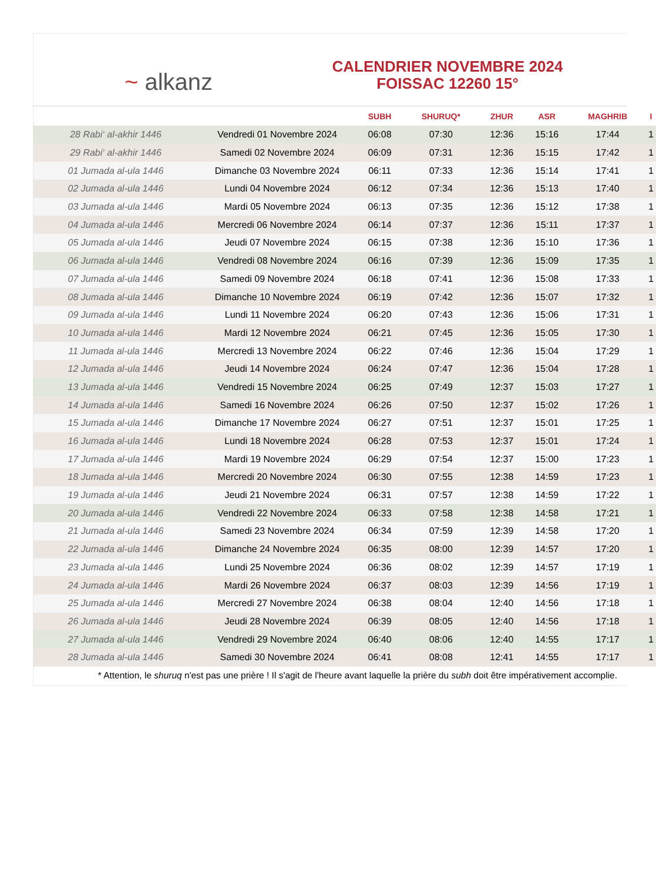~ alkanz
CALENDRIER NOVEMBRE 2024
FOISSAC 12260 15°
| | | SUBH | SHURUQ* | ZHUR | ASR | MAGHRIB | I |
| --- | --- | --- | --- | --- | --- | --- | --- |
| 28 Rabi‘ al-akhir 1446 | Vendredi 01 Novembre 2024 | 06:08 | 07:30 | 12:36 | 15:16 | 17:44 | 1 |
| 29 Rabi‘ al-akhir 1446 | Samedi 02 Novembre 2024 | 06:09 | 07:31 | 12:36 | 15:15 | 17:42 | 1 |
| 01 Jumada al-ula 1446 | Dimanche 03 Novembre 2024 | 06:11 | 07:33 | 12:36 | 15:14 | 17:41 | 1 |
| 02 Jumada al-ula 1446 | Lundi 04 Novembre 2024 | 06:12 | 07:34 | 12:36 | 15:13 | 17:40 | 1 |
| 03 Jumada al-ula 1446 | Mardi 05 Novembre 2024 | 06:13 | 07:35 | 12:36 | 15:12 | 17:38 | 1 |
| 04 Jumada al-ula 1446 | Mercredi 06 Novembre 2024 | 06:14 | 07:37 | 12:36 | 15:11 | 17:37 | 1 |
| 05 Jumada al-ula 1446 | Jeudi 07 Novembre 2024 | 06:15 | 07:38 | 12:36 | 15:10 | 17:36 | 1 |
| 06 Jumada al-ula 1446 | Vendredi 08 Novembre 2024 | 06:16 | 07:39 | 12:36 | 15:09 | 17:35 | 1 |
| 07 Jumada al-ula 1446 | Samedi 09 Novembre 2024 | 06:18 | 07:41 | 12:36 | 15:08 | 17:33 | 1 |
| 08 Jumada al-ula 1446 | Dimanche 10 Novembre 2024 | 06:19 | 07:42 | 12:36 | 15:07 | 17:32 | 1 |
| 09 Jumada al-ula 1446 | Lundi 11 Novembre 2024 | 06:20 | 07:43 | 12:36 | 15:06 | 17:31 | 1 |
| 10 Jumada al-ula 1446 | Mardi 12 Novembre 2024 | 06:21 | 07:45 | 12:36 | 15:05 | 17:30 | 1 |
| 11 Jumada al-ula 1446 | Mercredi 13 Novembre 2024 | 06:22 | 07:46 | 12:36 | 15:04 | 17:29 | 1 |
| 12 Jumada al-ula 1446 | Jeudi 14 Novembre 2024 | 06:24 | 07:47 | 12:36 | 15:04 | 17:28 | 1 |
| 13 Jumada al-ula 1446 | Vendredi 15 Novembre 2024 | 06:25 | 07:49 | 12:37 | 15:03 | 17:27 | 1 |
| 14 Jumada al-ula 1446 | Samedi 16 Novembre 2024 | 06:26 | 07:50 | 12:37 | 15:02 | 17:26 | 1 |
| 15 Jumada al-ula 1446 | Dimanche 17 Novembre 2024 | 06:27 | 07:51 | 12:37 | 15:01 | 17:25 | 1 |
| 16 Jumada al-ula 1446 | Lundi 18 Novembre 2024 | 06:28 | 07:53 | 12:37 | 15:01 | 17:24 | 1 |
| 17 Jumada al-ula 1446 | Mardi 19 Novembre 2024 | 06:29 | 07:54 | 12:37 | 15:00 | 17:23 | 1 |
| 18 Jumada al-ula 1446 | Mercredi 20 Novembre 2024 | 06:30 | 07:55 | 12:38 | 14:59 | 17:23 | 1 |
| 19 Jumada al-ula 1446 | Jeudi 21 Novembre 2024 | 06:31 | 07:57 | 12:38 | 14:59 | 17:22 | 1 |
| 20 Jumada al-ula 1446 | Vendredi 22 Novembre 2024 | 06:33 | 07:58 | 12:38 | 14:58 | 17:21 | 1 |
| 21 Jumada al-ula 1446 | Samedi 23 Novembre 2024 | 06:34 | 07:59 | 12:39 | 14:58 | 17:20 | 1 |
| 22 Jumada al-ula 1446 | Dimanche 24 Novembre 2024 | 06:35 | 08:00 | 12:39 | 14:57 | 17:20 | 1 |
| 23 Jumada al-ula 1446 | Lundi 25 Novembre 2024 | 06:36 | 08:02 | 12:39 | 14:57 | 17:19 | 1 |
| 24 Jumada al-ula 1446 | Mardi 26 Novembre 2024 | 06:37 | 08:03 | 12:39 | 14:56 | 17:19 | 1 |
| 25 Jumada al-ula 1446 | Mercredi 27 Novembre 2024 | 06:38 | 08:04 | 12:40 | 14:56 | 17:18 | 1 |
| 26 Jumada al-ula 1446 | Jeudi 28 Novembre 2024 | 06:39 | 08:05 | 12:40 | 14:56 | 17:18 | 1 |
| 27 Jumada al-ula 1446 | Vendredi 29 Novembre 2024 | 06:40 | 08:06 | 12:40 | 14:55 | 17:17 | 1 |
| 28 Jumada al-ula 1446 | Samedi 30 Novembre 2024 | 06:41 | 08:08 | 12:41 | 14:55 | 17:17 | 1 |
* Attention, le shuruq n'est pas une prière ! Il s'agit de l'heure avant laquelle la prière du subh doit être impérativement accomplie.